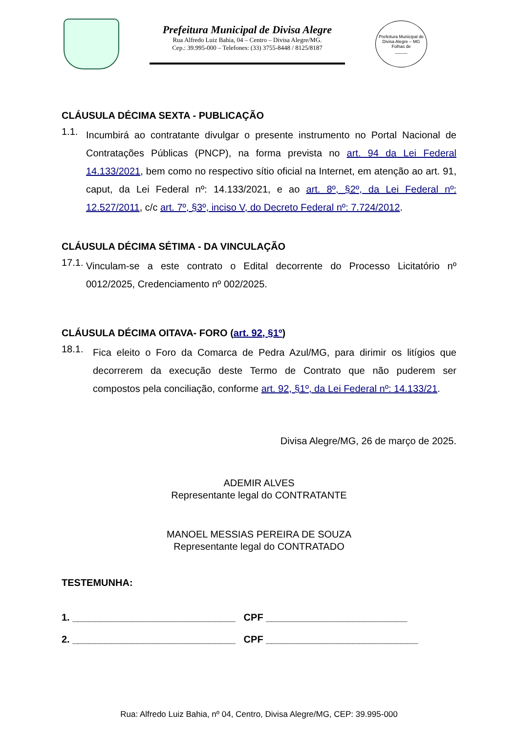Prefeitura Municipal de Divisa Alegre
Rua Alfredo Luiz Bahia, 04 – Centro – Divisa Alegre/MG.
Cep.: 39.995-000 – Telefones: (33) 3755-8448 / 8125/8187
Prefeitura Municipal de Divisa Alegre – MG
Folhas de
_____
CLÁUSULA DÉCIMA SEXTA - PUBLICAÇÃO
1.1.
Incumbirá ao contratante divulgar o presente instrumento no Portal Nacional de Contratações Públicas (PNCP), na forma prevista no art. 94 da Lei Federal 14.133/2021, bem como no respectivo sítio oficial na Internet, em atenção ao art. 91, caput, da Lei Federal nº: 14.133/2021, e ao art. 8º, §2º, da Lei Federal nº: 12.527/2011, c/c art. 7º, §3º, inciso V, do Decreto Federal nº: 7.724/2012.
CLÁUSULA DÉCIMA SÉTIMA - DA VINCULAÇÃO
17.1.
Vinculam-se a este contrato o Edital decorrente do Processo Licitatório nº 0012/2025, Credenciamento nº 002/2025.
CLÁUSULA DÉCIMA OITAVA- FORO (art. 92, §1º)
18.1.
Fica eleito o Foro da Comarca de Pedra Azul/MG, para dirimir os litígios que decorrerem da execução deste Termo de Contrato que não puderem ser compostos pela conciliação, conforme art. 92, §1º, da Lei Federal nº: 14.133/21.
Divisa Alegre/MG, 26 de março de 2025.
ADEMIR ALVES
Representante legal do CONTRATANTE
MANOEL MESSIAS PEREIRA DE SOUZA
Representante legal do CONTRATADO
TESTEMUNHA:
1. ______________________________ CPF __________________________
2. ______________________________ CPF ____________________________
Rua: Alfredo Luiz Bahia, nº 04, Centro, Divisa Alegre/MG, CEP: 39.995-000